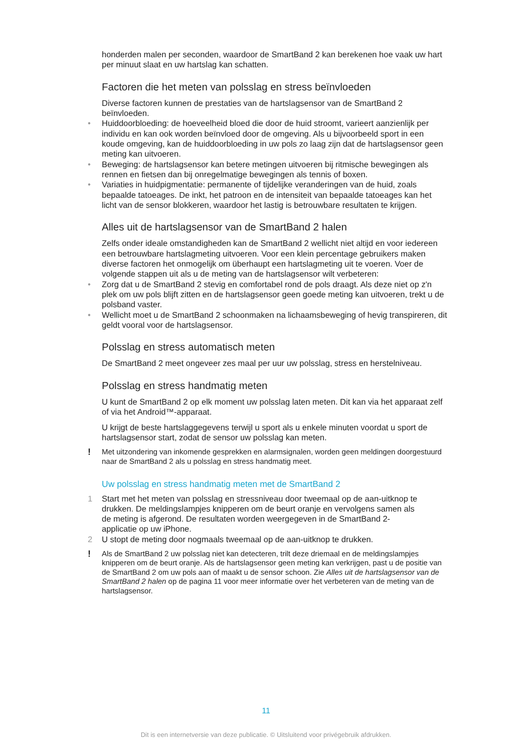honderden malen per seconden, waardoor de SmartBand 2 kan berekenen hoe vaak uw hart per minuut slaat en uw hartslag kan schatten.
Factoren die het meten van polsslag en stress beïnvloeden
Diverse factoren kunnen de prestaties van de hartslagsensor van de SmartBand 2 beïnvloeden.
• Huiddoorbloeding: de hoeveelheid bloed die door de huid stroomt, varieert aanzienlijk per individu en kan ook worden beïnvloed door de omgeving. Als u bijvoorbeeld sport in een koude omgeving, kan de huiddoorbloeding in uw pols zo laag zijn dat de hartslagsensor geen meting kan uitvoeren.
• Beweging: de hartslagsensor kan betere metingen uitvoeren bij ritmische bewegingen als rennen en fietsen dan bij onregelmatige bewegingen als tennis of boxen.
• Variaties in huidpigmentatie: permanente of tijdelijke veranderingen van de huid, zoals bepaalde tatoeages. De inkt, het patroon en de intensiteit van bepaalde tatoeages kan het licht van de sensor blokkeren, waardoor het lastig is betrouwbare resultaten te krijgen.
Alles uit de hartslagsensor van de SmartBand 2 halen
Zelfs onder ideale omstandigheden kan de SmartBand 2 wellicht niet altijd en voor iedereen een betrouwbare hartslagmeting uitvoeren. Voor een klein percentage gebruikers maken diverse factoren het onmogelijk om überhaupt een hartslagmeting uit te voeren. Voer de volgende stappen uit als u de meting van de hartslagsensor wilt verbeteren:
• Zorg dat u de SmartBand 2 stevig en comfortabel rond de pols draagt. Als deze niet op z'n plek om uw pols blijft zitten en de hartslagsensor geen goede meting kan uitvoeren, trekt u de polsband vaster.
• Wellicht moet u de SmartBand 2 schoonmaken na lichaamsbeweging of hevig transpireren, dit geldt vooral voor de hartslagsensor.
Polsslag en stress automatisch meten
De SmartBand 2 meet ongeveer zes maal per uur uw polsslag, stress en herstelniveau.
Polsslag en stress handmatig meten
U kunt de SmartBand 2 op elk moment uw polsslag laten meten. Dit kan via het apparaat zelf of via het Android™-apparaat.
U krijgt de beste hartslaggegevens terwijl u sport als u enkele minuten voordat u sport de hartslagsensor start, zodat de sensor uw polsslag kan meten.
! Met uitzondering van inkomende gesprekken en alarmsignalen, worden geen meldingen doorgestuurd naar de SmartBand 2 als u polsslag en stress handmatig meet.
Uw polsslag en stress handmatig meten met de SmartBand 2
1 Start met het meten van polsslag en stressniveau door tweemaal op de aan-uitknop te drukken. De meldingslampjes knipperen om de beurt oranje en vervolgens samen als de meting is afgerond. De resultaten worden weergegeven in de SmartBand 2-applicatie op uw iPhone.
2 U stopt de meting door nogmaals tweemaal op de aan-uitknop te drukken.
! Als de SmartBand 2 uw polsslag niet kan detecteren, trilt deze driemaal en de meldingslampjes knipperen om de beurt oranje. Als de hartslagsensor geen meting kan verkrijgen, past u de positie van de SmartBand 2 om uw pols aan of maakt u de sensor schoon. Zie Alles uit de hartslagsensor van de SmartBand 2 halen op de pagina 11 voor meer informatie over het verbeteren van de meting van de hartslagsensor.
11
Dit is een internetversie van deze publicatie. © Uitsluitend voor privégebruik afdrukken.